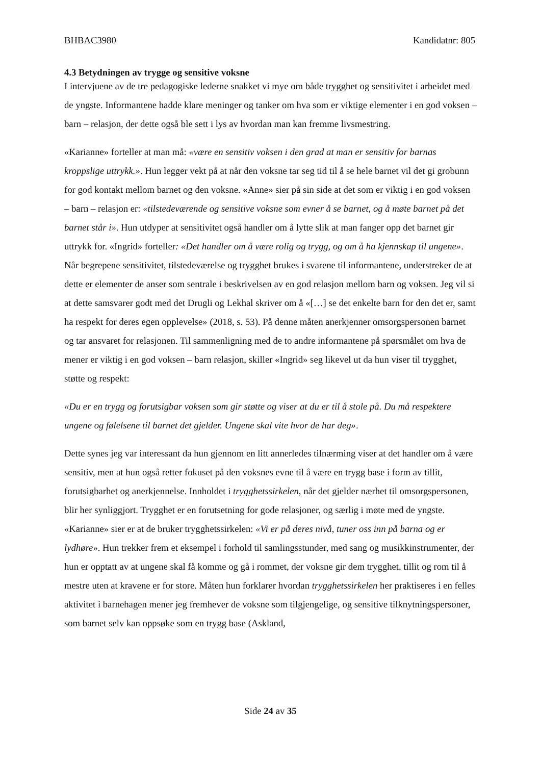BHBAC3980 Kandidatnr: 805
4.3 Betydningen av trygge og sensitive voksne
I intervjuene av de tre pedagogiske lederne snakket vi mye om både trygghet og sensitivitet i arbeidet med de yngste. Informantene hadde klare meninger og tanker om hva som er viktige elementer i en god voksen – barn – relasjon, der dette også ble sett i lys av hvordan man kan fremme livsmestring.
«Karianne» forteller at man må: «være en sensitiv voksen i den grad at man er sensitiv for barnas kroppslige uttrykk.». Hun legger vekt på at når den voksne tar seg tid til å se hele barnet vil det gi grobunn for god kontakt mellom barnet og den voksne. «Anne» sier på sin side at det som er viktig i en god voksen – barn – relasjon er: «tilstedeværende og sensitive voksne som evner å se barnet, og å møte barnet på det barnet står i». Hun utdyper at sensitivitet også handler om å lytte slik at man fanger opp det barnet gir uttrykk for. «Ingrid» forteller: «Det handler om å være rolig og trygg, og om å ha kjennskap til ungene». Når begrepene sensitivitet, tilstedeværelse og trygghet brukes i svarene til informantene, understreker de at dette er elementer de anser som sentrale i beskrivelsen av en god relasjon mellom barn og voksen. Jeg vil si at dette samsvarer godt med det Drugli og Lekhal skriver om å «[…] se det enkelte barn for den det er, samt ha respekt for deres egen opplevelse» (2018, s. 53). På denne måten anerkjenner omsorgspersonen barnet og tar ansvaret for relasjonen. Til sammenligning med de to andre informantene på spørsmålet om hva de mener er viktig i en god voksen – barn relasjon, skiller «Ingrid» seg likevel ut da hun viser til trygghet, støtte og respekt:
«Du er en trygg og forutsigbar voksen som gir støtte og viser at du er til å stole på. Du må respektere ungene og følelsene til barnet det gjelder. Ungene skal vite hvor de har deg».
Dette synes jeg var interessant da hun gjennom en litt annerledes tilnærming viser at det handler om å være sensitiv, men at hun også retter fokuset på den voksnes evne til å være en trygg base i form av tillit, forutsigbarhet og anerkjennelse. Innholdet i trygghetssirkelen, når det gjelder nærhet til omsorgspersonen, blir her synliggjort. Trygghet er en forutsetning for gode relasjoner, og særlig i møte med de yngste. «Karianne» sier er at de bruker trygghetssirkelen: «Vi er på deres nivå, tuner oss inn på barna og er lydhøre». Hun trekker frem et eksempel i forhold til samlingsstunder, med sang og musikkinstrumenter, der hun er opptatt av at ungene skal få komme og gå i rommet, der voksne gir dem trygghet, tillit og rom til å mestre uten at kravene er for store. Måten hun forklarer hvordan trygghetssirkelen her praktiseres i en felles aktivitet i barnehagen mener jeg fremhever de voksne som tilgjengelige, og sensitive tilknytningspersoner, som barnet selv kan oppsøke som en trygg base (Askland,
Side 24 av 35